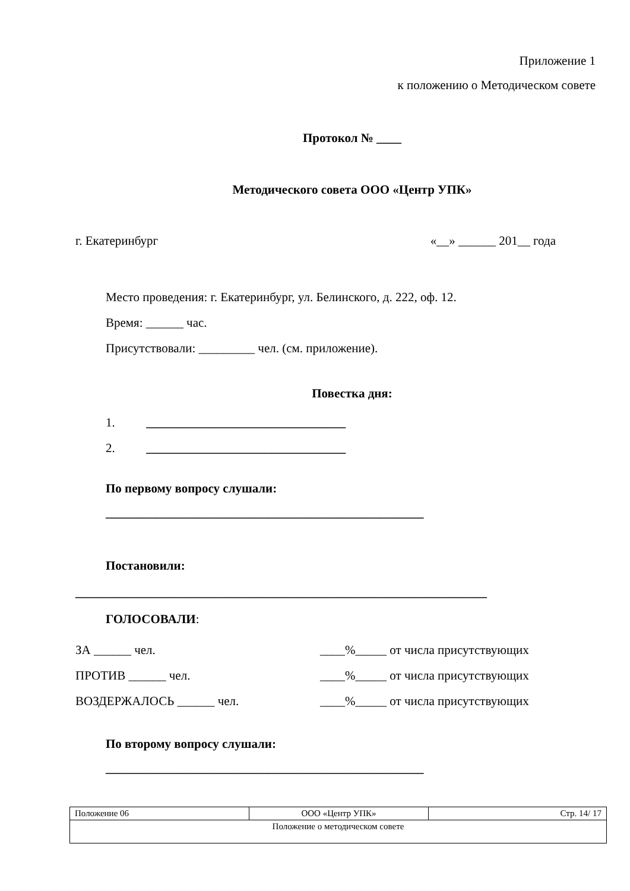Приложение 1
к положению о Методическом совете
Протокол № ____
Методического совета ООО «Центр УПК»
г. Екатеринбург «__» ______ 201__ года
Место проведения: г. Екатеринбург, ул. Белинского, д. 222, оф. 12.
Время: ______ час.
Присутствовали: _________ чел. (см. приложение).
Повестка дня:
1. ________________________________
2. ________________________________
По первому вопросу слушали:
___________________________________________________
Постановили:
__________________________________________________________________
ГОЛОСОВАЛИ:
ЗА ______ чел. ____%_____ от числа присутствующих
ПРОТИВ ______ чел. ____%_____ от числа присутствующих
ВОЗДЕРЖАЛОСЬ ______ чел. ____%_____ от числа присутствующих
По второму вопросу слушали:
___________________________________________________
| Положение 06 | ООО «Центр УПК» | Стр. 14/ 17 |
| Положение о методическом совете | | |